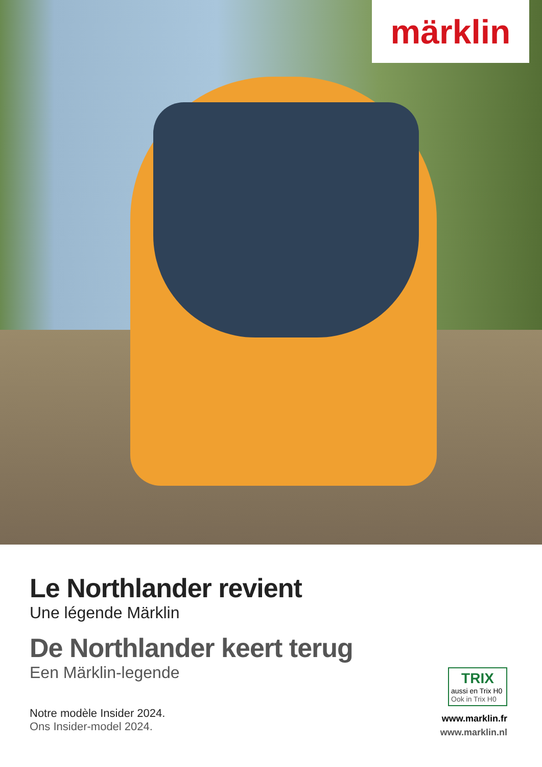märklin
Le Northlander revient
Une légende Märklin
De Northlander keert terug
Een Märklin-legende
Notre modèle Insider 2024.
Ons Insider-model 2024.
TRIX
aussi en Trix H0
Ook in Trix H0
www.marklin.fr
www.marklin.nl